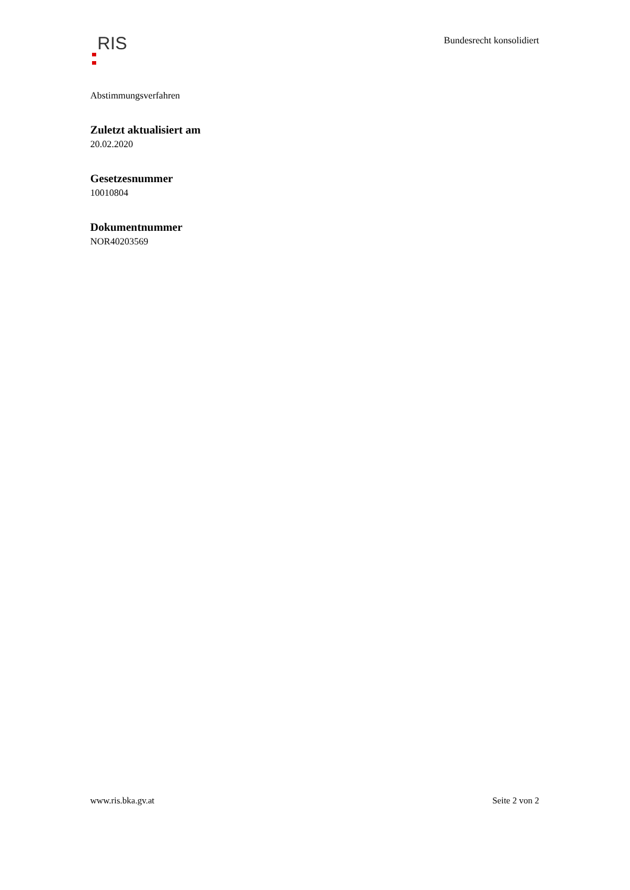RIS
Bundesrecht konsolidiert
Abstimmungsverfahren
Zuletzt aktualisiert am
20.02.2020
Gesetzesnummer
10010804
Dokumentnummer
NOR40203569
www.ris.bka.gv.at Seite 2 von 2